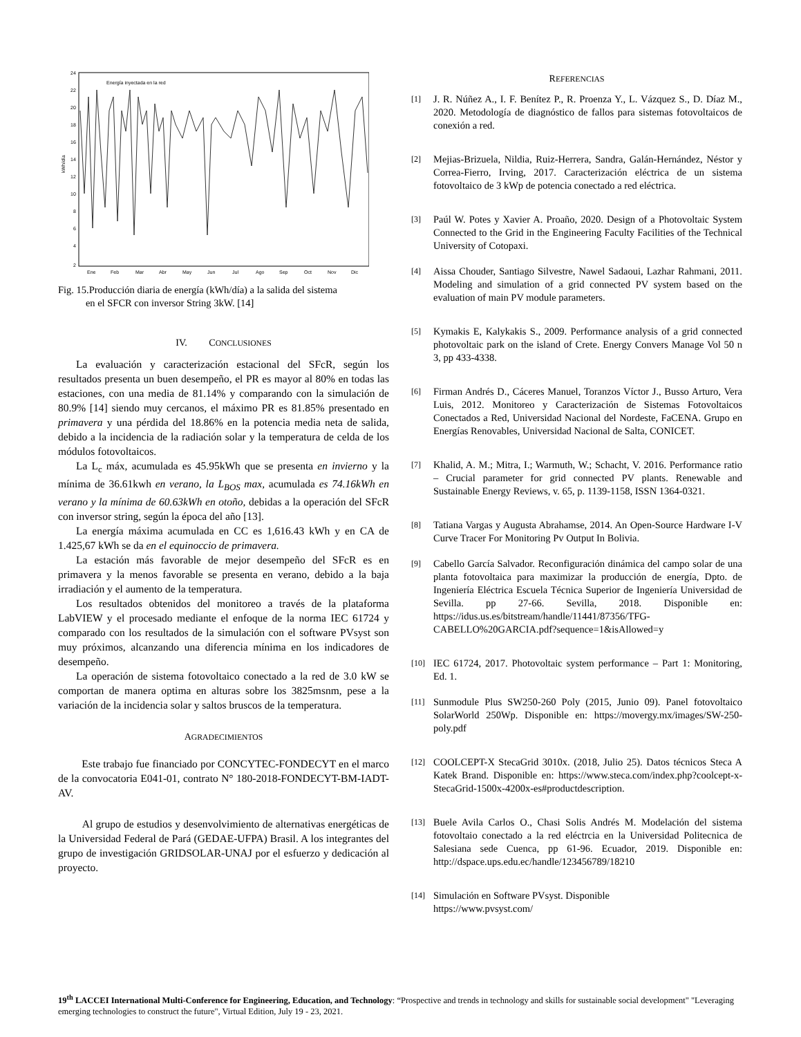24
22
20
18
16
14
12
10
8
6
4
2
Ene
Feb
Mar
Abr
May
Jun
Jul
Ago
Sep
Oct
Nov
Dic
Energía inyectada en la red
kWh/día
Fig. 15.Producción diaria de energía (kWh/día) a la salida del sistema
en el SFCR con inversor String 3kW. [14]
IV. CONCLUSIONES
La evaluación y caracterización estacional del SFcR, según los resultados presenta un buen desempeño, el PR es mayor al 80% en todas las estaciones, con una media de 81.14% y comparando con la simulación de 80.9% [14] siendo muy cercanos, el máximo PR es 81.85% presentado en primavera y una pérdida del 18.86% en la potencia media neta de salida, debido a la incidencia de la radiación solar y la temperatura de celda de los módulos fotovoltaicos.
La L<sub>c</sub> máx, acumulada es 45.95kWh que se presenta en invierno y la mínima de 36.61kwh en verano, la L<sub>BOS</sub> max, acumulada es 74.16kWh en verano y la mínima de 60.63kWh en otoño, debidas a la operación del SFcR con inversor string, según la época del año [13].
La energía máxima acumulada en CC es 1,616.43 kWh y en CA de 1.425,67 kWh se da en el equinoccio de primavera.
La estación más favorable de mejor desempeño del SFcR es en primavera y la menos favorable se presenta en verano, debido a la baja irradiación y el aumento de la temperatura.
Los resultados obtenidos del monitoreo a través de la plataforma LabVIEW y el procesado mediante el enfoque de la norma IEC 61724 y comparado con los resultados de la simulación con el software PVsyst son muy próximos, alcanzando una diferencia mínima en los indicadores de desempeño.
La operación de sistema fotovoltaico conectado a la red de 3.0 kW se comportan de manera optima en alturas sobre los 3825msnm, pese a la variación de la incidencia solar y saltos bruscos de la temperatura.
AGRADECIMIENTOS
Este trabajo fue financiado por CONCYTEC-FONDECYT en el marco de la convocatoria E041-01, contrato N° 180-2018-FONDECYT-BM-IADT-AV.
Al grupo de estudios y desenvolvimiento de alternativas energéticas de la Universidad Federal de Pará (GEDAE-UFPA) Brasil. A los integrantes del grupo de investigación GRIDSOLAR-UNAJ por el esfuerzo y dedicación al proyecto.
REFERENCIAS
[1] J. R. Núñez A., I. F. Benítez P., R. Proenza Y., L. Vázquez S., D. Díaz M., 2020. Metodología de diagnóstico de fallos para sistemas fotovoltaicos de conexión a red.
[2] Mejias-Brizuela, Nildia, Ruiz-Herrera, Sandra, Galán-Hernández, Néstor y Correa-Fierro, Irving, 2017. Caracterización eléctrica de un sistema fotovoltaico de 3 kWp de potencia conectado a red eléctrica.
[3] Paúl W. Potes y Xavier A. Proaño, 2020. Design of a Photovoltaic System Connected to the Grid in the Engineering Faculty Facilities of the Technical University of Cotopaxi.
[4] Aissa Chouder, Santiago Silvestre, Nawel Sadaoui, Lazhar Rahmani, 2011. Modeling and simulation of a grid connected PV system based on the evaluation of main PV module parameters.
[5] Kymakis E, Kalykakis S., 2009. Performance analysis of a grid connected photovoltaic park on the island of Crete. Energy Convers Manage Vol 50 n 3, pp 433-4338.
[6] Firman Andrés D., Cáceres Manuel, Toranzos Víctor J., Busso Arturo, Vera Luis, 2012. Monitoreo y Caracterización de Sistemas Fotovoltaicos Conectados a Red, Universidad Nacional del Nordeste, FaCENA. Grupo en Energías Renovables, Universidad Nacional de Salta, CONICET.
[7] Khalid, A. M.; Mitra, I.; Warmuth, W.; Schacht, V. 2016. Performance ratio – Crucial parameter for grid connected PV plants. Renewable and Sustainable Energy Reviews, v. 65, p. 1139-1158, ISSN 1364-0321.
[8] Tatiana Vargas y Augusta Abrahamse, 2014. An Open-Source Hardware I-V Curve Tracer For Monitoring Pv Output In Bolivia.
[9] Cabello García Salvador. Reconfiguración dinámica del campo solar de una planta fotovoltaica para maximizar la producción de energía, Dpto. de Ingeniería Eléctrica Escuela Técnica Superior de Ingeniería Universidad de Sevilla. pp 27-66. Sevilla, 2018. Disponible en: https://idus.us.es/bitstream/handle/11441/87356/TFG-CABELLO%20GARCIA.pdf?sequence=1&isAllowed=y
[10] IEC 61724, 2017. Photovoltaic system performance – Part 1: Monitoring, Ed. 1.
[11] Sunmodule Plus SW250-260 Poly (2015, Junio 09). Panel fotovoltaico SolarWorld 250Wp. Disponible en: https://movergy.mx/images/SW-250-poly.pdf
[12] COOLCEPT-X StecaGrid 3010x. (2018, Julio 25). Datos técnicos Steca A Katek Brand. Disponible en: https://www.steca.com/index.php?coolcept-x-StecaGrid-1500x-4200x-es#productdescription.
[13] Buele Avila Carlos O., Chasi Solis Andrés M. Modelación del sistema fotovoltaio conectado a la red eléctrcia en la Universidad Politecnica de Salesiana sede Cuenca, pp 61-96. Ecuador, 2019. Disponible en: http://dspace.ups.edu.ec/handle/123456789/18210
[14] Simulación en Software PVsyst. Disponible
https://www.pvsyst.com/
19<sup>th</sup> LACCEI International Multi-Conference for Engineering, Education, and Technology: “Prospective and trends in technology and skills for sustainable social development" "Leveraging emerging technologies to construct the future", Virtual Edition, July 19 - 23, 2021.